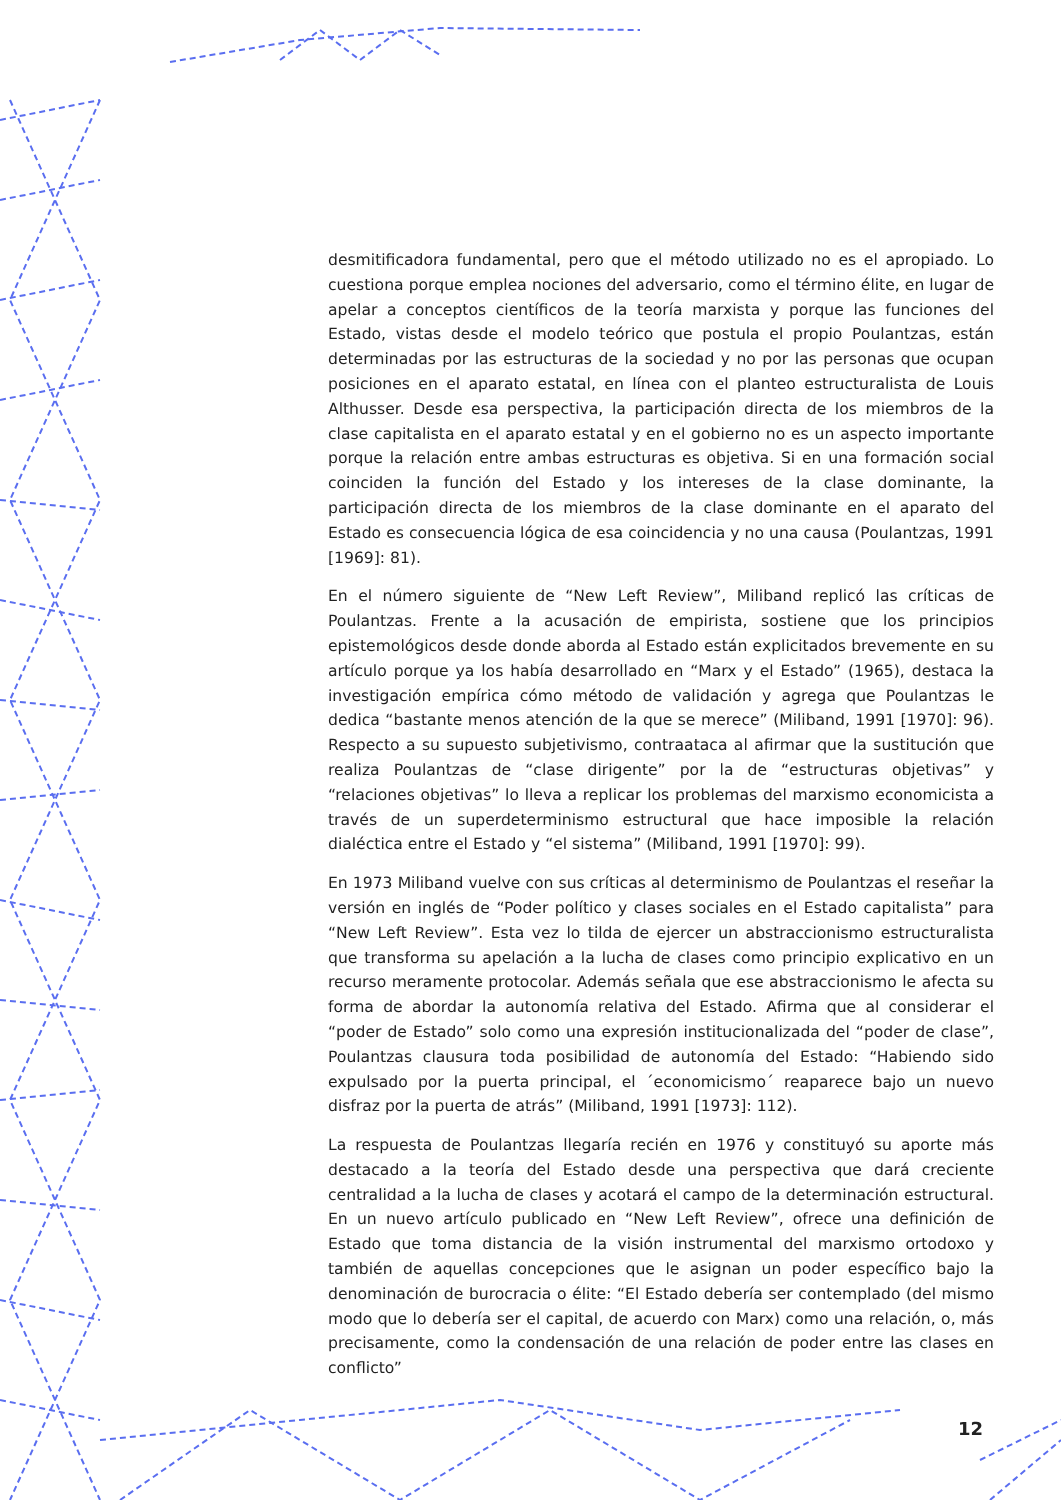desmitificadora fundamental, pero que el método utilizado no es el apropiado. Lo cuestiona porque emplea nociones del adversario, como el término élite, en lugar de apelar a conceptos científicos de la teoría marxista y porque las funciones del Estado, vistas desde el modelo teórico que postula el propio Poulantzas, están determinadas por las estructuras de la sociedad y no por las personas que ocupan posiciones en el aparato estatal, en línea con el planteo estructuralista de Louis Althusser. Desde esa perspectiva, la participación directa de los miembros de la clase capitalista en el aparato estatal y en el gobierno no es un aspecto importante porque la relación entre ambas estructuras es objetiva. Si en una formación social coinciden la función del Estado y los intereses de la clase dominante, la participación directa de los miembros de la clase dominante en el aparato del Estado es consecuencia lógica de esa coincidencia y no una causa (Poulantzas, 1991 [1969]: 81).
En el número siguiente de “New Left Review”, Miliband replicó las críticas de Poulantzas. Frente a la acusación de empirista, sostiene que los principios epistemológicos desde donde aborda al Estado están explicitados brevemente en su artículo porque ya los había desarrollado en “Marx y el Estado” (1965), destaca la investigación empírica cómo método de validación y agrega que Poulantzas le dedica “bastante menos atención de la que se merece” (Miliband, 1991 [1970]: 96). Respecto a su supuesto subjetivismo, contraataca al afirmar que la sustitución que realiza Poulantzas de “clase dirigente” por la de “estructuras objetivas” y “relaciones objetivas” lo lleva a replicar los problemas del marxismo economicista a través de un superdeterminismo estructural que hace imposible la relación dialéctica entre el Estado y “el sistema” (Miliband, 1991 [1970]: 99).
En 1973 Miliband vuelve con sus críticas al determinismo de Poulantzas el reseñar la versión en inglés de “Poder político y clases sociales en el Estado capitalista” para “New Left Review”. Esta vez lo tilda de ejercer un abstraccionismo estructuralista que transforma su apelación a la lucha de clases como principio explicativo en un recurso meramente protocolar. Además señala que ese abstraccionismo le afecta su forma de abordar la autonomía relativa del Estado. Afirma que al considerar el “poder de Estado” solo como una expresión institucionalizada del “poder de clase”, Poulantzas clausura toda posibilidad de autonomía del Estado: “Habiendo sido expulsado por la puerta principal, el ´economicismo´ reaparece bajo un nuevo disfraz por la puerta de atrás” (Miliband, 1991 [1973]: 112).
La respuesta de Poulantzas llegaría recién en 1976 y constituyó su aporte más destacado a la teoría del Estado desde una perspectiva que dará creciente centralidad a la lucha de clases y acotará el campo de la determinación estructural. En un nuevo artículo publicado en “New Left Review”, ofrece una definición de Estado que toma distancia de la visión instrumental del marxismo ortodoxo y también de aquellas concepciones que le asignan un poder específico bajo la denominación de burocracia o élite: “El Estado debería ser contemplado (del mismo modo que lo debería ser el capital, de acuerdo con Marx) como una relación, o, más precisamente, como la condensación de una relación de poder entre las clases en conflicto”
12